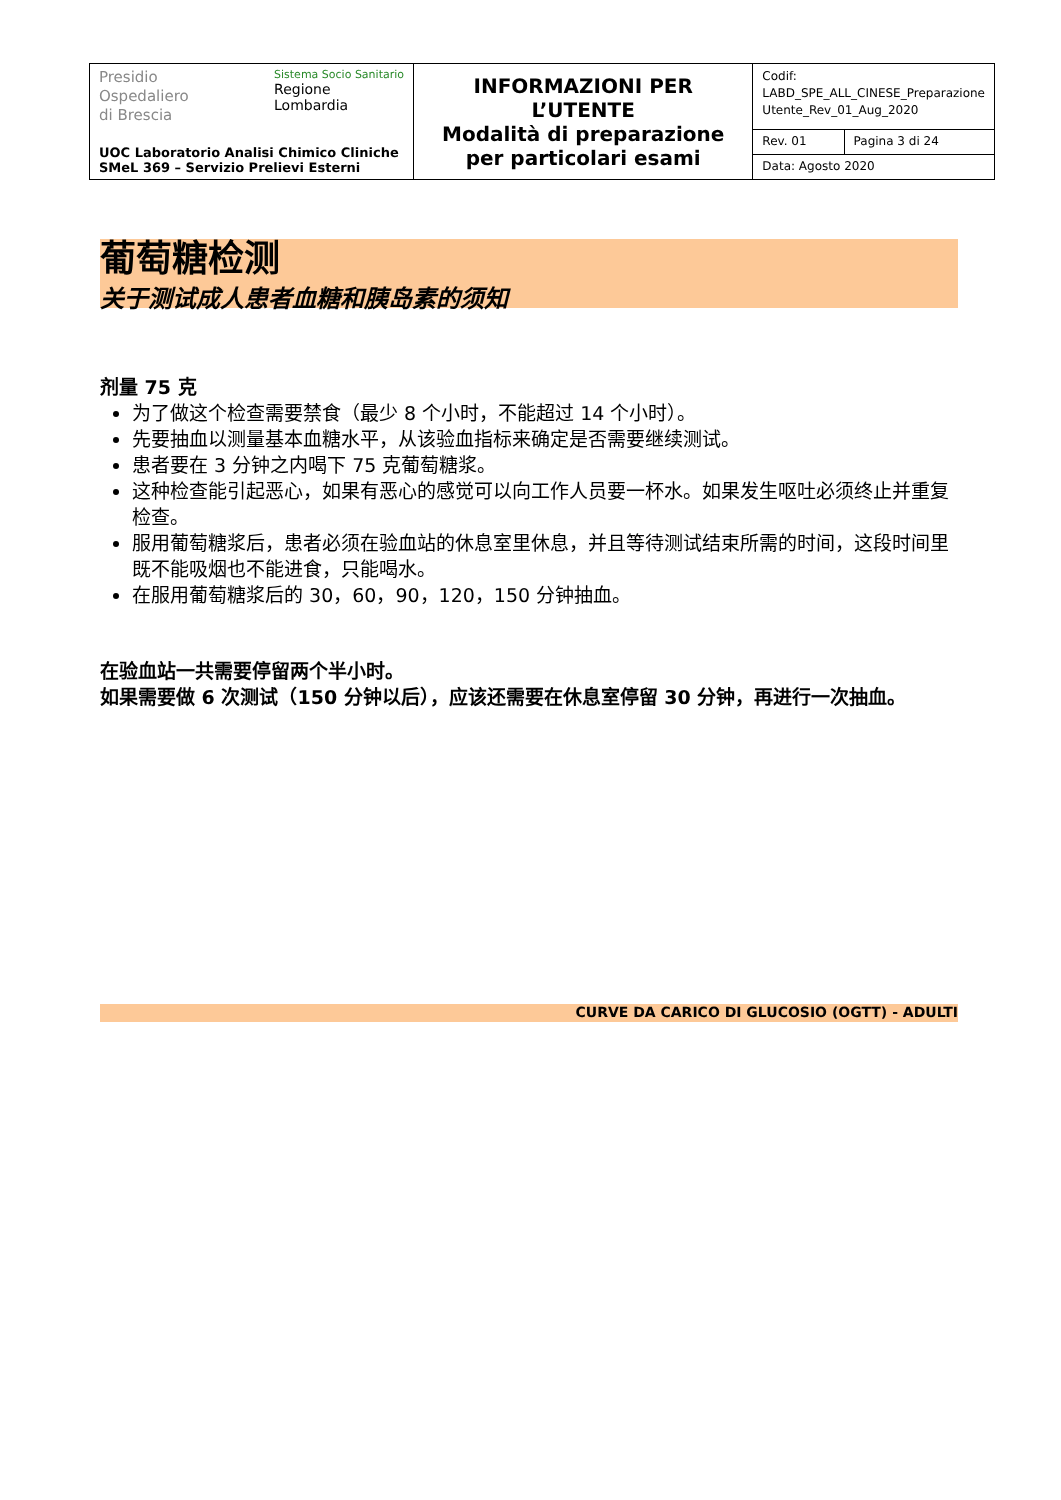| Presidio Ospedaliero di Brescia Sistema Socio Sanitario Regione Lombardia UOC Laboratorio Analisi Chimico Cliniche SMeL 369 – Servizio Prelievi Esterni | INFORMAZIONI PER L’UTENTE Modalità di preparazione per particolari esami | Codif: LABD_SPE_ALL_CINESE_Preparazione Utente_Rev_01_Aug_2020 | |
| | | Rev. 01 | Pagina 3 di 24 |
| | | Data: Agosto 2020 | |
葡萄糖检测
关于测试成人患者血糖和胰岛素的须知
剂量 75 克
为了做这个检查需要禁食（最少 8 个小时，不能超过 14 个小时）。
先要抽血以测量基本血糖水平，从该验血指标来确定是否需要继续测试。
患者要在 3 分钟之内喝下 75 克葡萄糖浆。
这种检查能引起恶心，如果有恶心的感觉可以向工作人员要一杯水。如果发生呕吐必须终止并重复检查。
服用葡萄糖浆后，患者必须在验血站的休息室里休息，并且等待测试结束所需的时间，这段时间里既不能吸烟也不能进食，只能喝水。
在服用葡萄糖浆后的 30，60，90，120，150 分钟抽血。
在验血站一共需要停留两个半小时。
如果需要做 6 次测试（150 分钟以后），应该还需要在休息室停留 30 分钟，再进行一次抽血。
CURVE DA CARICO DI GLUCOSIO (OGTT) - ADULTI